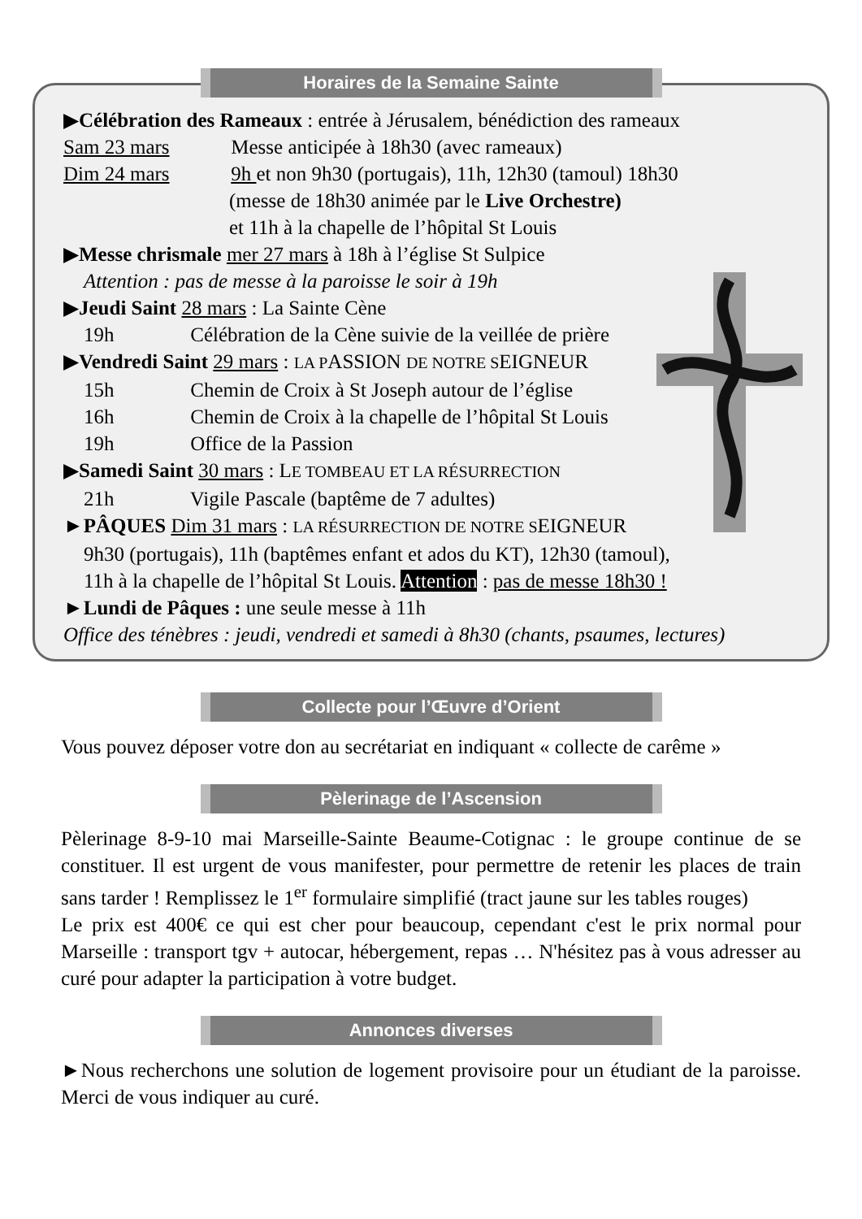Horaires de la Semaine Sainte
▶Célébration des Rameaux : entrée à Jérusalem, bénédiction des rameaux
Sam 23 mars Messe anticipée à 18h30 (avec rameaux)
Dim 24 mars 9h et non 9h30 (portugais), 11h, 12h30 (tamoul) 18h30
(messe de 18h30 animée par le Live Orchestre)
et 11h à la chapelle de l’hôpital St Louis
▶Messe chrismale mer 27 mars à 18h à l’église St Sulpice
Attention : pas de messe à la paroisse le soir à 19h
▶Jeudi Saint 28 mars : La Sainte Cène
19h Célébration de la Cène suivie de la veillée de prière
▶Vendredi Saint 29 mars : LA PASSION DE NOTRE SEIGNEUR
15h Chemin de Croix à St Joseph autour de l’église
16h Chemin de Croix à la chapelle de l’hôpital St Louis
19h Office de la Passion
▶Samedi Saint 30 mars : LE TOMBEAU ET LA RÉSURRECTION
21h Vigile Pascale (baptême de 7 adultes)
►PÂQUES Dim 31 mars : LA RÉSURRECTION DE NOTRE SEIGNEUR
9h30 (portugais), 11h (baptêmes enfant et ados du KT), 12h30 (tamoul),
11h à la chapelle de l’hôpital St Louis. Attention : pas de messe 18h30 !
►Lundi de Pâques : une seule messe à 11h
Office des ténèbres : jeudi, vendredi et samedi à 8h30 (chants, psaumes, lectures)
Collecte pour l’Œuvre d’Orient
Vous pouvez déposer votre don au secrétariat en indiquant « collecte de carême »
Pèlerinage de l’Ascension
Pèlerinage 8-9-10 mai Marseille-Sainte Beaume-Cotignac : le groupe continue de se constituer. Il est urgent de vous manifester, pour permettre de retenir les places de train sans tarder ! Remplissez le 1<sup>er</sup> formulaire simplifié (tract jaune sur les tables rouges)
Le prix est 400€ ce qui est cher pour beaucoup, cependant c'est le prix normal pour Marseille : transport tgv + autocar, hébergement, repas … N'hésitez pas à vous adresser au curé pour adapter la participation à votre budget.
Annonces diverses
►Nous recherchons une solution de logement provisoire pour un étudiant de la paroisse. Merci de vous indiquer au curé.